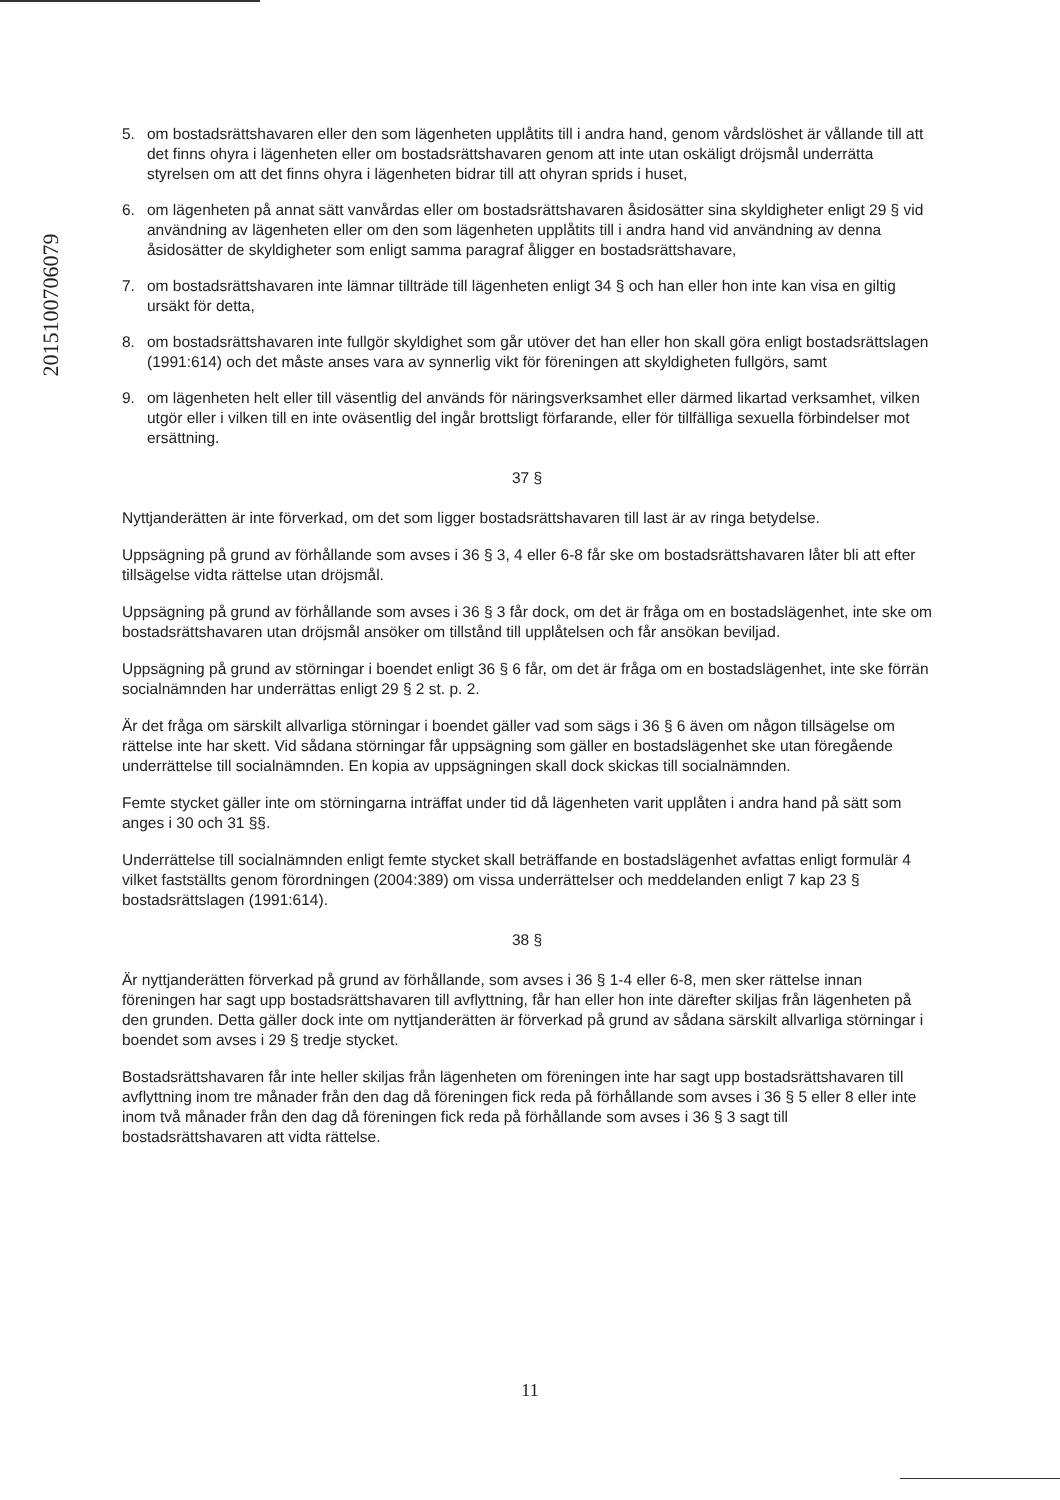201510070607​9
5. om bostadsrättshavaren eller den som lägenheten upplåtits till i andra hand, genom vårdslöshet är vållande till att det finns ohyra i lägenheten eller om bostadsrättshavaren genom att inte utan oskäligt dröjsmål underrätta styrelsen om att det finns ohyra i lägenheten bidrar till att ohyran sprids i huset,
6. om lägenheten på annat sätt vanvårdas eller om bostadsrättshavaren åsidosätter sina skyldigheter enligt 29 § vid användning av lägenheten eller om den som lägenheten upplåtits till i andra hand vid användning av denna åsidosätter de skyldigheter som enligt samma paragraf åligger en bostadsrättshavare,
7. om bostadsrättshavaren inte lämnar tillträde till lägenheten enligt 34 § och han eller hon inte kan visa en giltig ursäkt för detta,
8. om bostadsrättshavaren inte fullgör skyldighet som går utöver det han eller hon skall göra enligt bostadsrättslagen (1991:614) och det måste anses vara av synnerlig vikt för föreningen att skyldigheten fullgörs, samt
9. om lägenheten helt eller till väsentlig del används för näringsverksamhet eller därmed likartad verksamhet, vilken utgör eller i vilken till en inte oväsentlig del ingår brottsligt förfarande, eller för tillfälliga sexuella förbindelser mot ersättning.
37 §
Nyttjanderätten är inte förverkad, om det som ligger bostadsrättshavaren till last är av ringa betydelse.
Uppsägning på grund av förhållande som avses i 36 § 3, 4 eller 6-8 får ske om bostadsrättshavaren låter bli att efter tillsägelse vidta rättelse utan dröjsmål.
Uppsägning på grund av förhållande som avses i 36 § 3 får dock, om det är fråga om en bostadslägenhet, inte ske om bostadsrättshavaren utan dröjsmål ansöker om tillstånd till upplåtelsen och får ansökan beviljad.
Uppsägning på grund av störningar i boendet enligt 36 § 6 får, om det är fråga om en bostadslägenhet, inte ske förrän socialnämnden har underrättas enligt 29 § 2 st. p. 2.
Är det fråga om särskilt allvarliga störningar i boendet gäller vad som sägs i 36 § 6 även om någon tillsägelse om rättelse inte har skett. Vid sådana störningar får uppsägning som gäller en bostadslägenhet ske utan föregående underrättelse till socialnämnden. En kopia av uppsägningen skall dock skickas till socialnämnden.
Femte stycket gäller inte om störningarna inträffat under tid då lägenheten varit upplåten i andra hand på sätt som anges i 30 och 31 §§.
Underrättelse till socialnämnden enligt femte stycket skall beträffande en bostadslägenhet avfattas enligt formulär 4 vilket fastställts genom förordningen (2004:389) om vissa underrättelser och meddelanden enligt 7 kap 23 § bostadsrättslagen (1991:614).
38 §
Är nyttjanderätten förverkad på grund av förhållande, som avses i 36 § 1-4 eller 6-8, men sker rättelse innan föreningen har sagt upp bostadsrättshavaren till avflyttning, får han eller hon inte därefter skiljas från lägenheten på den grunden. Detta gäller dock inte om nyttjanderätten är förverkad på grund av sådana särskilt allvarliga störningar i boendet som avses i 29 § tredje stycket.
Bostadsrättshavaren får inte heller skiljas från lägenheten om föreningen inte har sagt upp bostadsrättshavaren till avflyttning inom tre månader från den dag då föreningen fick reda på förhållande som avses i 36 § 5 eller 8 eller inte inom två månader från den dag då föreningen fick reda på förhållande som avses i 36 § 3 sagt till bostadsrättshavaren att vidta rättelse.
11